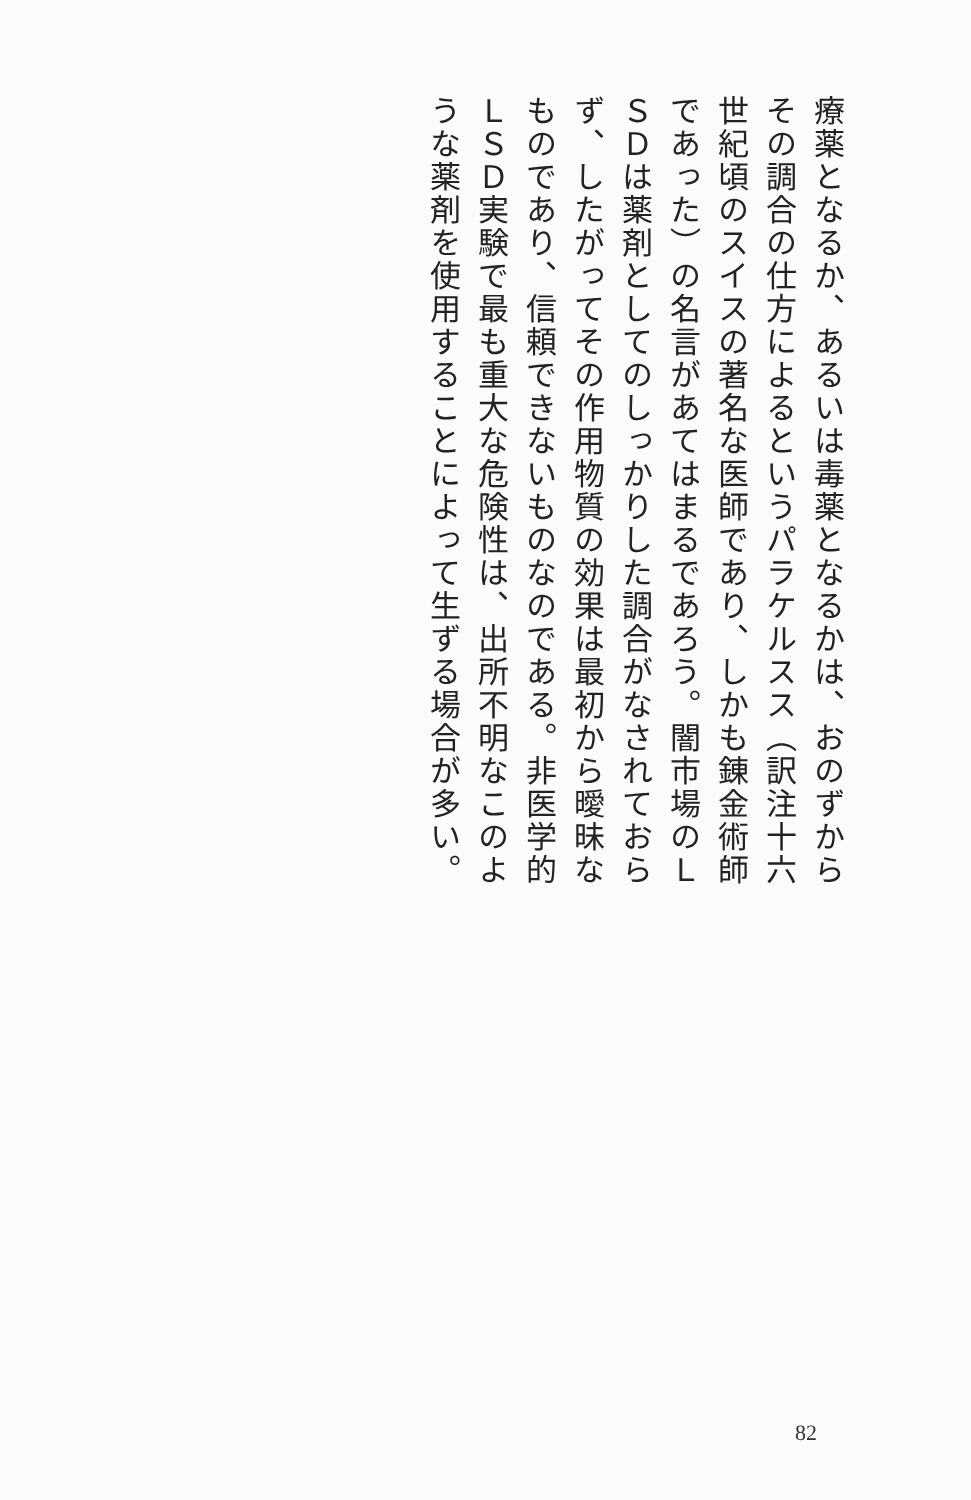療薬となるか、あるいは毒薬となるかは、おのずからその調合の仕方によるというパラケルスス（訳注十六世紀頃のスイスの著名な医師であり、しかも錬金術師であった）の名言があてはまるであろう。闇市場のＬＳＤは薬剤としてのしっかりした調合がなされておらず、したがってその作用物質の効果は最初から曖昧なものであり、信頼できないものなのである。非医学的ＬＳＤ実験で最も重大な危険性は、出所不明なこのような薬剤を使用することによって生ずる場合が多い。
82